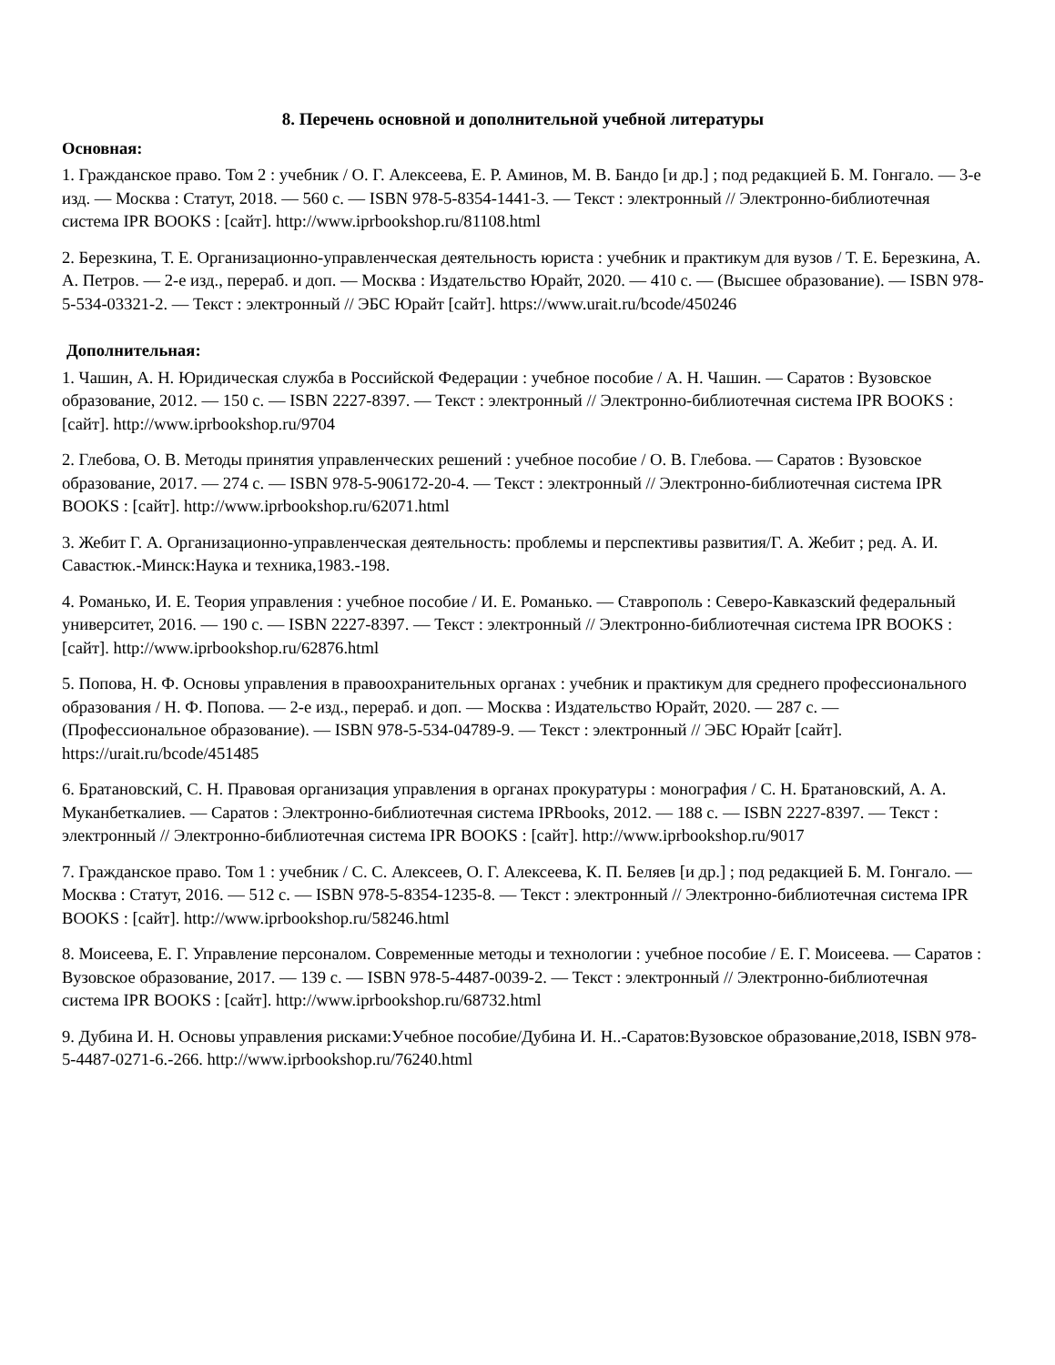8. Перечень основной и дополнительной учебной литературы
Основная:
1. Гражданское право. Том 2 : учебник / О. Г. Алексеева, Е. Р. Аминов, М. В. Бандо [и др.] ; под редакцией Б. М. Гонгало. — 3-е изд. — Москва : Статут, 2018. — 560 с. — ISBN 978-5-8354-1441-3. — Текст : электронный // Электронно-библиотечная система IPR BOOKS : [сайт]. http://www.iprbookshop.ru/81108.html
2. Березкина, Т. Е. Организационно-управленческая деятельность юриста : учебник и практикум для вузов / Т. Е. Березкина, А. А. Петров. — 2-е изд., перераб. и доп. — Москва : Издательство Юрайт, 2020. — 410 с. — (Высшее образование). — ISBN 978-5-534-03321-2. — Текст : электронный // ЭБС Юрайт [сайт]. https://www.urait.ru/bcode/450246
Дополнительная:
1. Чашин, А. Н. Юридическая служба в Российской Федерации : учебное пособие / А. Н. Чашин. — Саратов : Вузовское образование, 2012. — 150 c. — ISBN 2227-8397. — Текст : электронный // Электронно-библиотечная система IPR BOOKS : [сайт]. http://www.iprbookshop.ru/9704
2. Глебова, О. В. Методы принятия управленческих решений : учебное пособие / О. В. Глебова. — Саратов : Вузовское образование, 2017. — 274 c. — ISBN 978-5-906172-20-4. — Текст : электронный // Электронно-библиотечная система IPR BOOKS : [сайт]. http://www.iprbookshop.ru/62071.html
3. Жебит Г. А. Организационно-управленческая деятельность: проблемы и перспективы развития/Г. А. Жебит ; ред. А. И. Савастюк.-Минск:Наука и техника,1983.-198.
4. Романько, И. Е. Теория управления : учебное пособие / И. Е. Романько. — Ставрополь : Северо-Кавказский федеральный университет, 2016. — 190 c. — ISBN 2227-8397. — Текст : электронный // Электронно-библиотечная система IPR BOOKS : [сайт]. http://www.iprbookshop.ru/62876.html
5. Попова, Н. Ф. Основы управления в правоохранительных органах : учебник и практикум для среднего профессионального образования / Н. Ф. Попова. — 2-е изд., перераб. и доп. — Москва : Издательство Юрайт, 2020. — 287 с. — (Профессиональное образование). — ISBN 978-5-534-04789-9. — Текст : электронный // ЭБС Юрайт [сайт]. https://urait.ru/bcode/451485
6. Братановский, С. Н. Правовая организация управления в органах прокуратуры : монография / С. Н. Братановский, А. А. Муканбеткалиев. — Саратов : Электронно-библиотечная система IPRbooks, 2012. — 188 c. — ISBN 2227-8397. — Текст : электронный // Электронно-библиотечная система IPR BOOKS : [сайт]. http://www.iprbookshop.ru/9017
7. Гражданское право. Том 1 : учебник / С. С. Алексеев, О. Г. Алексеева, К. П. Беляев [и др.] ; под редакцией Б. М. Гонгало. — Москва : Статут, 2016. — 512 c. — ISBN 978-5-8354-1235-8. — Текст : электронный // Электронно-библиотечная система IPR BOOKS : [сайт]. http://www.iprbookshop.ru/58246.html
8. Моисеева, Е. Г. Управление персоналом. Современные методы и технологии : учебное пособие / Е. Г. Моисеева. — Саратов : Вузовское образование, 2017. — 139 c. — ISBN 978-5-4487-0039-2. — Текст : электронный // Электронно-библиотечная система IPR BOOKS : [сайт]. http://www.iprbookshop.ru/68732.html
9. Дубина И. Н. Основы управления рисками:Учебное пособие/Дубина И. Н..-Саратов:Вузовское образование,2018, ISBN 978-5-4487-0271-6.-266. http://www.iprbookshop.ru/76240.html